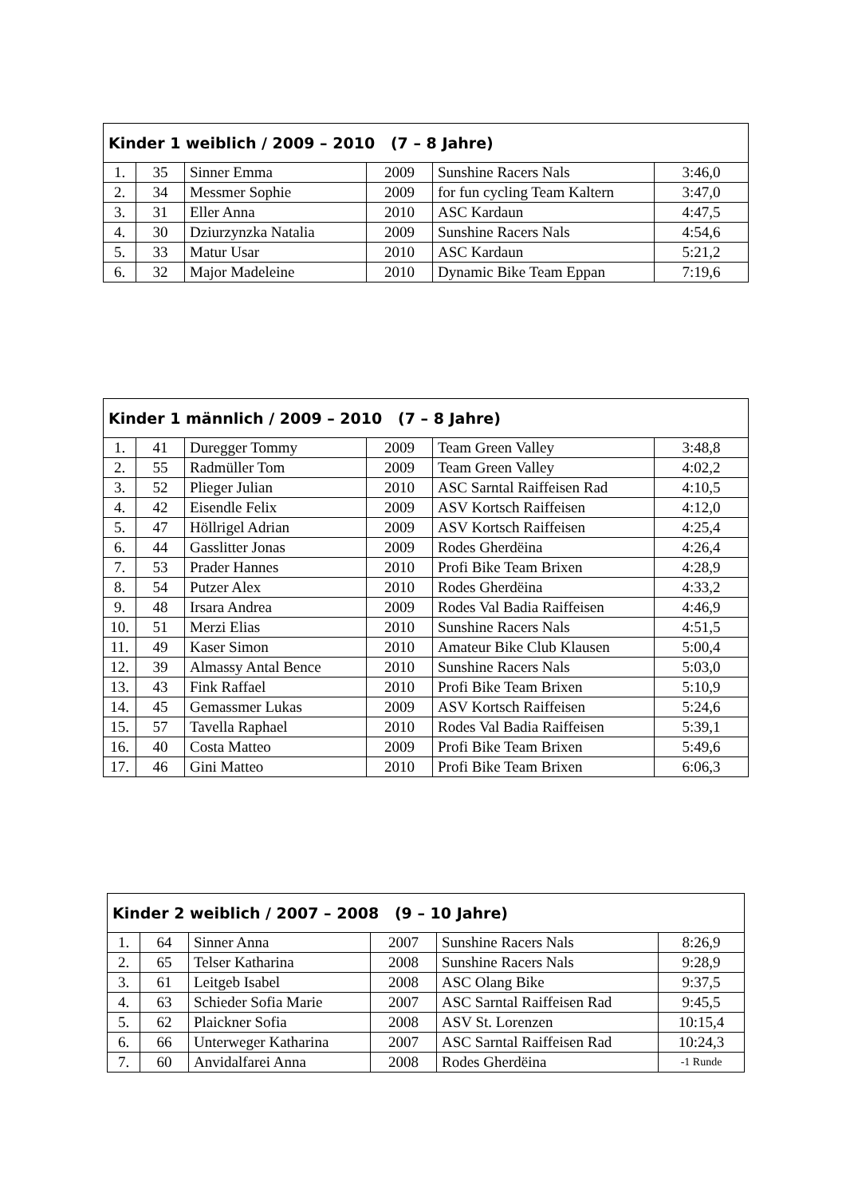| Kinder 1 weiblich / 2009 – 2010 (7 – 8 Jahre) | | | | | |
| --- | --- | --- | --- | --- | --- |
| 1. | 35 | Sinner Emma | 2009 | Sunshine Racers Nals | 3:46,0 |
| 2. | 34 | Messmer Sophie | 2009 | for fun cycling Team Kaltern | 3:47,0 |
| 3. | 31 | Eller Anna | 2010 | ASC Kardaun | 4:47,5 |
| 4. | 30 | Dziurzynzka Natalia | 2009 | Sunshine Racers Nals | 4:54,6 |
| 5. | 33 | Matur Usar | 2010 | ASC Kardaun | 5:21,2 |
| 6. | 32 | Major Madeleine | 2010 | Dynamic Bike Team Eppan | 7:19,6 |
| Kinder 1 männlich / 2009 – 2010 (7 – 8 Jahre) | | | | | |
| --- | --- | --- | --- | --- | --- |
| 1. | 41 | Duregger Tommy | 2009 | Team Green Valley | 3:48,8 |
| 2. | 55 | Radmüller Tom | 2009 | Team Green Valley | 4:02,2 |
| 3. | 52 | Plieger Julian | 2010 | ASC Sarntal Raiffeisen Rad | 4:10,5 |
| 4. | 42 | Eisendle Felix | 2009 | ASV Kortsch Raiffeisen | 4:12,0 |
| 5. | 47 | Höllrigel Adrian | 2009 | ASV Kortsch Raiffeisen | 4:25,4 |
| 6. | 44 | Gasslitter Jonas | 2009 | Rodes Gherdëina | 4:26,4 |
| 7. | 53 | Prader Hannes | 2010 | Profi Bike Team Brixen | 4:28,9 |
| 8. | 54 | Putzer Alex | 2010 | Rodes Gherdëina | 4:33,2 |
| 9. | 48 | Irsara Andrea | 2009 | Rodes Val Badia Raiffeisen | 4:46,9 |
| 10. | 51 | Merzi Elias | 2010 | Sunshine Racers Nals | 4:51,5 |
| 11. | 49 | Kaser Simon | 2010 | Amateur Bike Club Klausen | 5:00,4 |
| 12. | 39 | Almassy Antal Bence | 2010 | Sunshine Racers Nals | 5:03,0 |
| 13. | 43 | Fink Raffael | 2010 | Profi Bike Team Brixen | 5:10,9 |
| 14. | 45 | Gemassmer Lukas | 2009 | ASV Kortsch Raiffeisen | 5:24,6 |
| 15. | 57 | Tavella Raphael | 2010 | Rodes Val Badia Raiffeisen | 5:39,1 |
| 16. | 40 | Costa Matteo | 2009 | Profi Bike Team Brixen | 5:49,6 |
| 17. | 46 | Gini Matteo | 2010 | Profi Bike Team Brixen | 6:06,3 |
| Kinder 2 weiblich / 2007 – 2008 (9 – 10 Jahre) | | | | | |
| --- | --- | --- | --- | --- | --- |
| 1. | 64 | Sinner Anna | 2007 | Sunshine Racers Nals | 8:26,9 |
| 2. | 65 | Telser Katharina | 2008 | Sunshine Racers Nals | 9:28,9 |
| 3. | 61 | Leitgeb Isabel | 2008 | ASC Olang Bike | 9:37,5 |
| 4. | 63 | Schieder Sofia Marie | 2007 | ASC Sarntal Raiffeisen Rad | 9:45,5 |
| 5. | 62 | Plaickner Sofia | 2008 | ASV St. Lorenzen | 10:15,4 |
| 6. | 66 | Unterweger Katharina | 2007 | ASC Sarntal Raiffeisen Rad | 10:24,3 |
| 7. | 60 | Anvidalfarei Anna | 2008 | Rodes Gherdëina | -1 Runde |